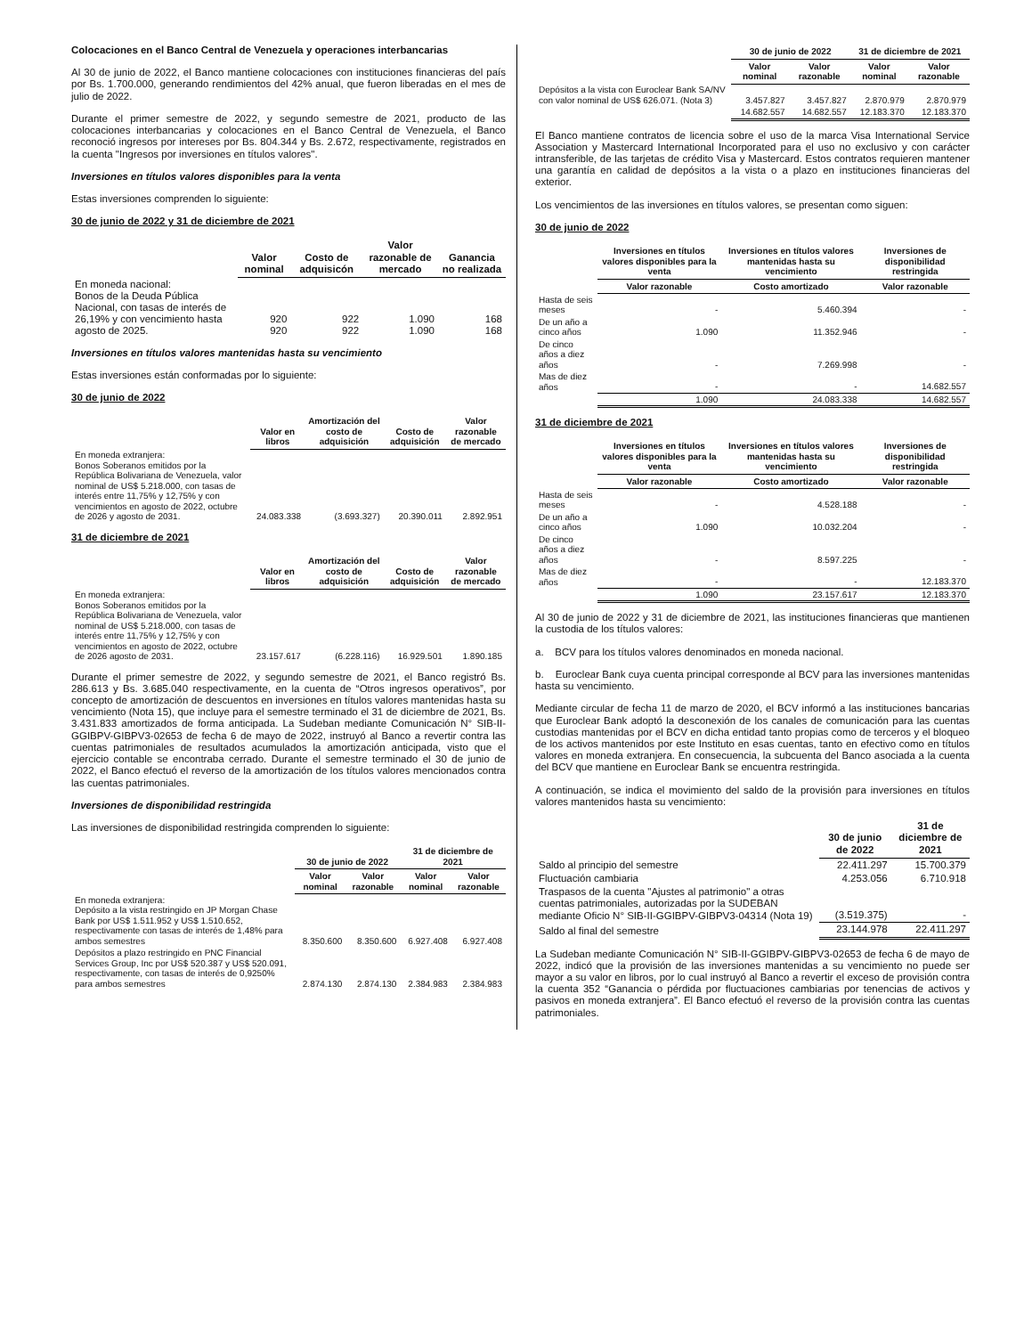Colocaciones en el Banco Central de Venezuela y operaciones interbancarias
Al 30 de junio de 2022, el Banco mantiene colocaciones con instituciones financieras del país por Bs. 1.700.000, generando rendimientos del 42% anual, que fueron liberadas en el mes de julio de 2022.
Durante el primer semestre de 2022, y segundo semestre de 2021, producto de las colocaciones interbancarias y colocaciones en el Banco Central de Venezuela, el Banco reconoció ingresos por intereses por Bs. 804.344 y Bs. 2.672, respectivamente, registrados en la cuenta "Ingresos por inversiones en títulos valores".
Inversiones en títulos valores disponibles para la venta
Estas inversiones comprenden lo siguiente:
30 de junio de 2022 y 31 de diciembre de 2021
| | Valor nominal | Costo de adquisicón | Valor razonable de mercado | Ganancia no realizada |
| --- | --- | --- | --- | --- |
| En moneda nacional: Bonos de la Deuda Pública Nacional, con tasas de interés de 26,19% y con vencimiento hasta agosto de 2025. | 920 920 | 922 922 | 1.090 1.090 | 168 168 |
Inversiones en títulos valores mantenidas hasta su vencimiento
Estas inversiones están conformadas por lo siguiente:
30 de junio de 2022
| | Valor en libros | Amortización del costo de adquisición | Costo de adquisición | Valor razonable de mercado |
| --- | --- | --- | --- | --- |
| En moneda extranjera: Bonos Soberanos emitidos por la República Bolivariana de Venezuela, valor nominal de US$ 5.218.000, con tasas de interés entre 11,75% y 12,75% y con vencimientos en agosto de 2022, octubre de 2026 y agosto de 2031. | 24.083.338 | (3.693.327) | 20.390.011 | 2.892.951 |
31 de diciembre de 2021
| | Valor en libros | Amortización del costo de adquisición | Costo de adquisición | Valor razonable de mercado |
| --- | --- | --- | --- | --- |
| En moneda extranjera: Bonos Soberanos emitidos por la República Bolivariana de Venezuela, valor nominal de US$ 5.218.000, con tasas de interés entre 11,75% y 12,75% y con vencimientos en agosto de 2022, octubre de 2026 agosto de 2031. | 23.157.617 | (6.228.116) | 16.929.501 | 1.890.185 |
Durante el primer semestre de 2022, y segundo semestre de 2021, el Banco registró Bs. 286.613 y Bs. 3.685.040 respectivamente, en la cuenta de “Otros ingresos operativos”, por concepto de amortización de descuentos en inversiones en títulos valores mantenidas hasta su vencimiento (Nota 15), que incluye para el semestre terminado el 31 de diciembre de 2021, Bs. 3.431.833 amortizados de forma anticipada. La Sudeban mediante Comunicación N° SIB-II-GGIBPV-GIBPV3-02653 de fecha 6 de mayo de 2022, instruyó al Banco a revertir contra las cuentas patrimoniales de resultados acumulados la amortización anticipada, visto que el ejercicio contable se encontraba cerrado. Durante el semestre terminado el 30 de junio de 2022, el Banco efectuó el reverso de la amortización de los títulos valores mencionados contra las cuentas patrimoniales.
Inversiones de disponibilidad restringida
Las inversiones de disponibilidad restringida comprenden lo siguiente:
| | 30 de junio de 2022 | | 31 de diciembre de 2021 | |
| --- | --- | --- | --- | --- |
| | Valor nominal | Valor razonable | Valor nominal | Valor razonable |
| En moneda extranjera: Depósito a la vista restringido en JP Morgan Chase Bank por US$ 1.511.952 y US$ 1.510.652, respectivamente con tasas de interés de 1,48% para ambos semestres | 8.350.600 | 8.350.600 | 6.927.408 | 6.927.408 |
| Depósitos a plazo restringido en PNC Financial Services Group, Inc por US$ 520.387 y US$ 520.091, respectivamente, con tasas de interés de 0,9250% para ambos semestres | 2.874.130 | 2.874.130 | 2.384.983 | 2.384.983 |
| | 30 de junio de 2022 | | 31 de diciembre de 2021 | |
| --- | --- | --- | --- | --- |
| | Valor nominal | Valor razonable | Valor nominal | Valor razonable |
| Depósitos a la vista con Euroclear Bank SA/NV con valor nominal de US$ 626.071. (Nota 3) | 3.457.827 | 3.457.827 | 2.870.979 | 2.870.979 |
| | 14.682.557 | 14.682.557 | 12.183.370 | 12.183.370 |
El Banco mantiene contratos de licencia sobre el uso de la marca Visa International Service Association y Mastercard International Incorporated para el uso no exclusivo y con carácter intransferible, de las tarjetas de crédito Visa y Mastercard. Estos contratos requieren mantener una garantía en calidad de depósitos a la vista o a plazo en instituciones financieras del exterior.
Los vencimientos de las inversiones en títulos valores, se presentan como siguen:
30 de junio de 2022
| | Inversiones en títulos valores disponibles para la venta | Inversiones en títulos valores mantenidas hasta su vencimiento | Inversiones de disponibilidad restringida |
| --- | --- | --- | --- |
| | Valor razonable | Costo amortizado | Valor razonable |
| Hasta de seis meses | - | 5.460.394 | - |
| De un año a cinco años | 1.090 | 11.352.946 | - |
| De cinco años a diez años | - | 7.269.998 | - |
| Mas de diez años | - | - | 14.682.557 |
| | 1.090 | 24.083.338 | 14.682.557 |
31 de diciembre de 2021
| | Inversiones en títulos valores disponibles para la venta | Inversiones en títulos valores mantenidas hasta su vencimiento | Inversiones de disponibilidad restringida |
| --- | --- | --- | --- |
| | Valor razonable | Costo amortizado | Valor razonable |
| Hasta de seis meses | - | 4.528.188 | - |
| De un año a cinco años | 1.090 | 10.032.204 | - |
| De cinco años a diez años | - | 8.597.225 | - |
| Mas de diez años | - | - | 12.183.370 |
| | 1.090 | 23.157.617 | 12.183.370 |
Al 30 de junio de 2022 y 31 de diciembre de 2021, las instituciones financieras que mantienen la custodia de los títulos valores:
a. BCV para los títulos valores denominados en moneda nacional.
b. Euroclear Bank cuya cuenta principal corresponde al BCV para las inversiones mantenidas hasta su vencimiento.
Mediante circular de fecha 11 de marzo de 2020, el BCV informó a las instituciones bancarias que Euroclear Bank adoptó la desconexión de los canales de comunicación para las cuentas custodias mantenidas por el BCV en dicha entidad tanto propias como de terceros y el bloqueo de los activos mantenidos por este Instituto en esas cuentas, tanto en efectivo como en títulos valores en moneda extranjera. En consecuencia, la subcuenta del Banco asociada a la cuenta del BCV que mantiene en Euroclear Bank se encuentra restringida.
A continuación, se indica el movimiento del saldo de la provisión para inversiones en títulos valores mantenidos hasta su vencimiento:
| | 30 de junio de 2022 | 31 de diciembre de 2021 |
| --- | --- | --- |
| Saldo al principio del semestre | 22.411.297 | 15.700.379 |
| Fluctuación cambiaria | 4.253.056 | 6.710.918 |
| Traspasos de la cuenta "Ajustes al patrimonio" a otras cuentas patrimoniales, autorizadas por la SUDEBAN mediante Oficio N° SIB-II-GGIBPV-GIBPV3-04314 (Nota 19) | (3.519.375) | - |
| Saldo al final del semestre | 23.144.978 | 22.411.297 |
La Sudeban mediante Comunicación N° SIB-II-GGIBPV-GIBPV3-02653 de fecha 6 de mayo de 2022, indicó que la provisión de las inversiones mantenidas a su vencimiento no puede ser mayor a su valor en libros, por lo cual instruyó al Banco a revertir el exceso de provisión contra la cuenta 352 “Ganancia o pérdida por fluctuaciones cambiarias por tenencias de activos y pasivos en moneda extranjera”. El Banco efectuó el reverso de la provisión contra las cuentas patrimoniales.